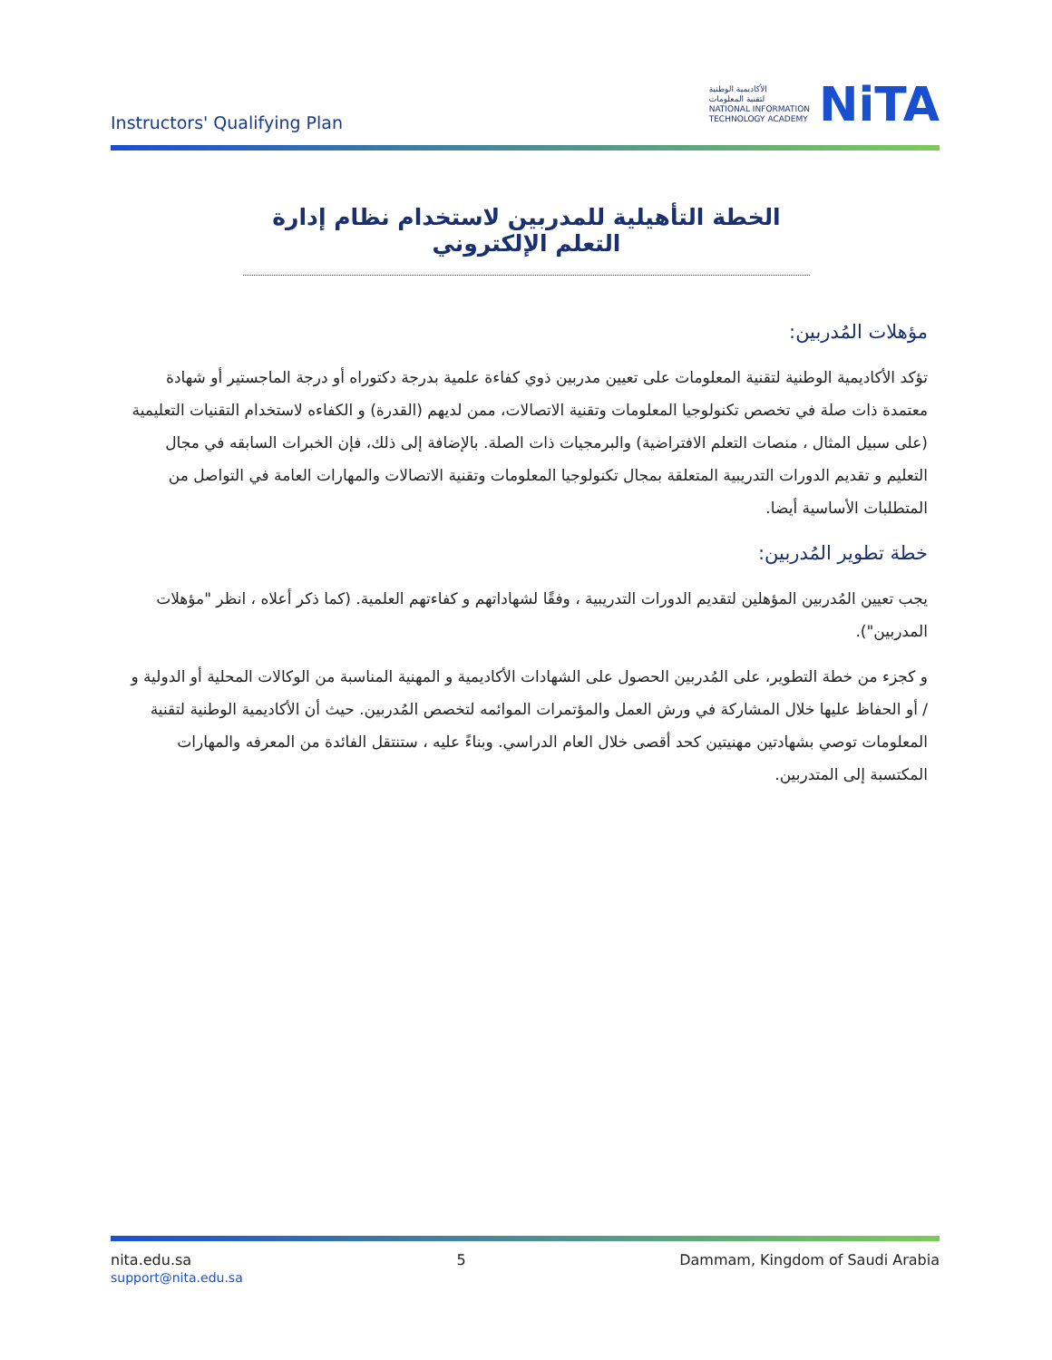Instructors' Qualifying Plan
الأكاديمية الوطنية
لتقنية المعلومات
NATIONAL INFORMATION
TECHNOLOGY ACADEMY
NiTA
الخطة التأهيلية للمدربين لاستخدام نظام إدارة التعلم الإلكتروني
مؤهلات المُدربين:
تؤكد الأكاديمية الوطنية لتقنية المعلومات على تعيين مدربين ذوي كفاءة علمية بدرجة دكتوراه أو درجة الماجستير أو شهادة معتمدة ذات صلة في تخصص تكنولوجيا المعلومات وتقنية الاتصالات، ممن لديهم (القدرة) و الكفاءه لاستخدام التقنيات التعليمية (على سبيل المثال ، منصات التعلم الافتراضية) والبرمجيات ذات الصلة. بالإضافة إلى ذلك، فإن الخبرات السابقه في مجال التعليم و تقديم الدورات التدريبية المتعلقة بمجال تكنولوجيا المعلومات وتقنية الاتصالات والمهارات العامة في التواصل من المتطلبات الأساسية أيضا.
خطة تطوير المُدربين:
يجب تعيين المُدربين المؤهلين لتقديم الدورات التدريبية ، وفقًا لشهاداتهم و كفاءتهم العلمية. (كما ذكر أعلاه ، انظر "مؤهلات المدربين").
و كجزء من خطة التطوير، على المُدربين الحصول على الشهادات الأكاديمية و المهنية المناسبة من الوكالات المحلية أو الدولية و / أو الحفاظ عليها خلال المشاركة في ورش العمل والمؤتمرات الموائمه لتخصص المُدربين. حيث أن الأكاديمية الوطنية لتقنية المعلومات توصي بشهادتين مهنيتين كحد أقصى خلال العام الدراسي. وبناءً عليه ، ستنتقل الفائدة من المعرفه والمهارات المكتسبة إلى المتدربين.
nita.edu.sa
support@nita.edu.sa
5 Dammam, Kingdom of Saudi Arabia